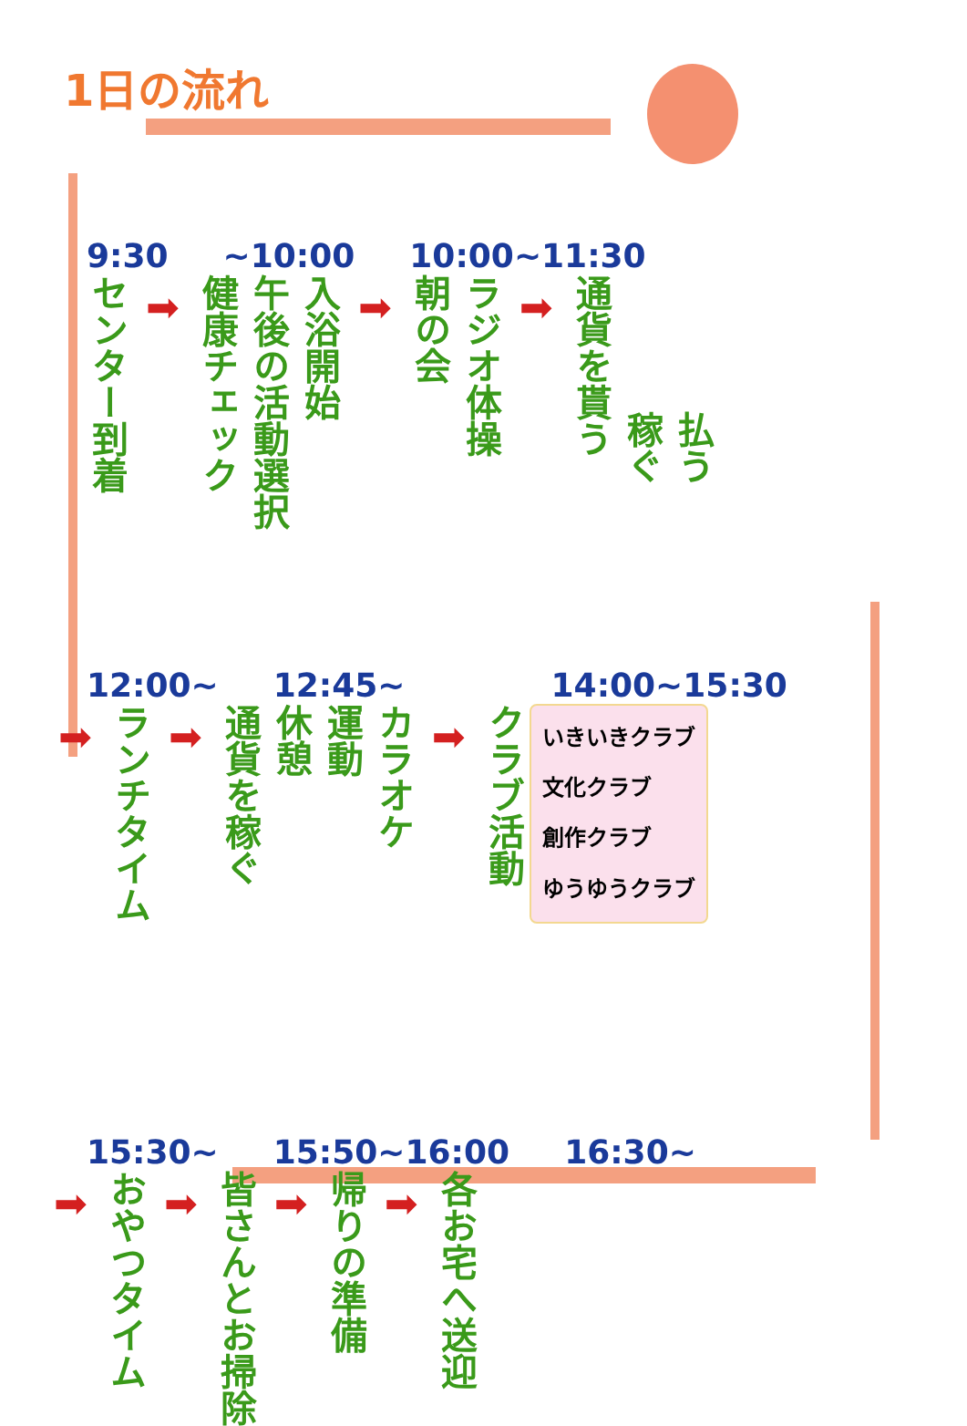1日の流れ
9:30 ~10:00 10:00~11:30
センター到着
➡
健康チェック
午後の活動選択
入浴開始
➡
朝の会
ラジオ体操
➡
通貨を貰う
稼ぐ
払う
12:00~ 12:45~ 14:00~15:30
➡
ランチタイム
➡
通貨を稼ぐ
休憩
運動
カラオケ
➡
クラブ活動
いきいきクラブ
文化クラブ
創作クラブ
ゆうゆうクラブ
15:30~ 15:50~16:00 16:30~
➡
おやつタイム
➡
皆さんとお掃除
➡
帰りの準備
➡
各お宅へ送迎